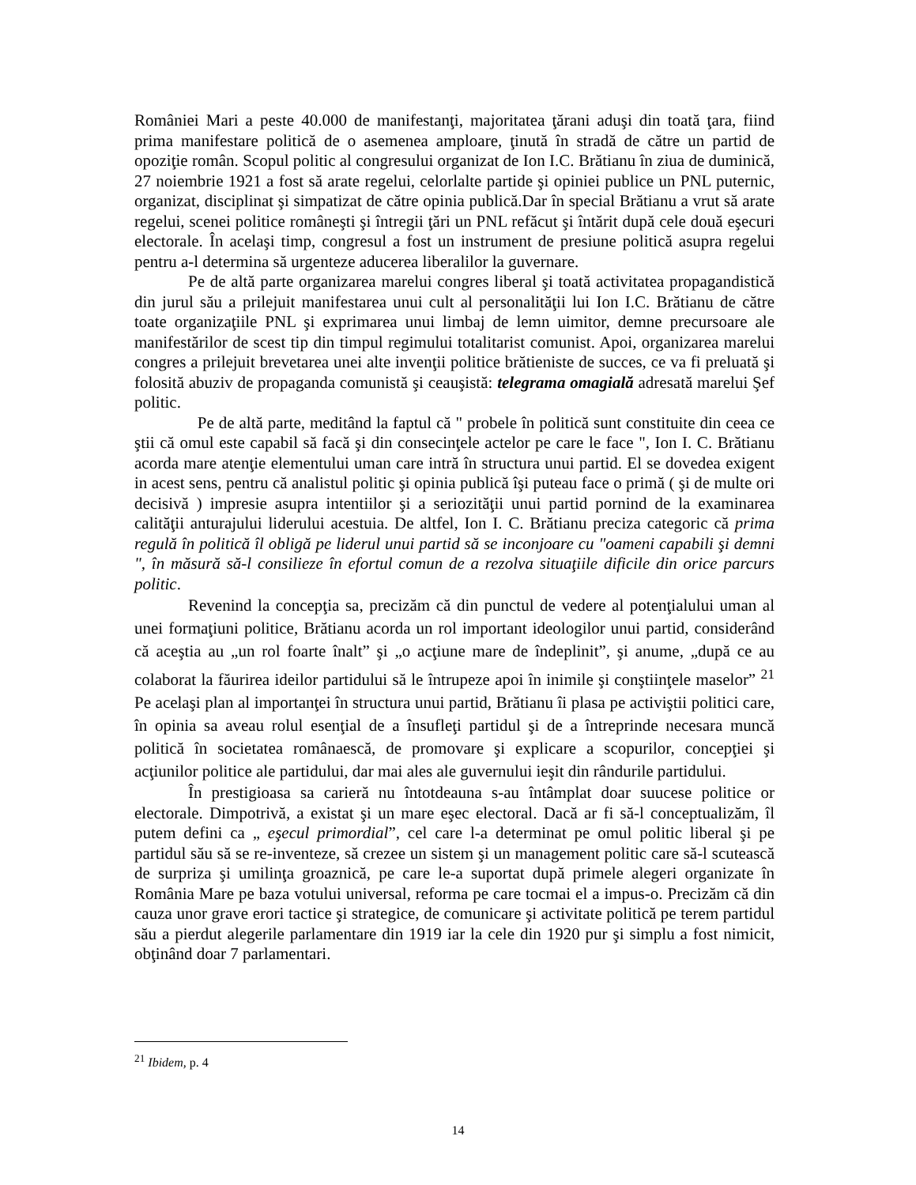României Mari a peste 40.000 de manifestanţi, majoritatea ţărani aduşi din toată ţara, fiind prima manifestare politică de o asemenea amploare, ţinută în stradă de către un partid de opoziţie român. Scopul politic al congresului organizat de Ion I.C. Brătianu în ziua de duminică, 27 noiembrie 1921 a fost să arate regelui, celorlalte partide şi opiniei publice un PNL puternic, organizat, disciplinat şi simpatizat de către opinia publică.Dar în special Brătianu a vrut să arate regelui, scenei politice româneşti şi întregii ţări un PNL refăcut şi întărit după cele două eşecuri electorale. În acelaşi timp, congresul a fost un instrument de presiune politică asupra regelui pentru a-l determina să urgenteze aducerea liberalilor la guvernare.
Pe de altă parte organizarea marelui congres liberal şi toată activitatea propagandistică din jurul său a prilejuit manifestarea unui cult al personalităţii lui Ion I.C. Brătianu de către toate organizaţiile PNL şi exprimarea unui limbaj de lemn uimitor, demne precursoare ale manifestărilor de scest tip din timpul regimului totalitarist comunist. Apoi, organizarea marelui congres a prilejuit brevetarea unei alte invenţii politice brătieniste de succes, ce va fi preluată şi folosită abuziv de propaganda comunistă şi ceauşistă: telegrama omagială adresată marelui Şef politic.
Pe de altă parte, meditând la faptul că " probele în politică sunt constituite din ceea ce ştii că omul este capabil să facă şi din consecinţele actelor pe care le face ", Ion I. C. Brătianu acorda mare atenţie elementului uman care intră în structura unui partid. El se dovedea exigent in acest sens, pentru că analistul politic şi opinia publică îşi puteau face o primă ( şi de multe ori decisivă ) impresie asupra intentiilor şi a seriozităţii unui partid pornind de la examinarea calităţii anturajului liderului acestuia. De altfel, Ion I. C. Brătianu preciza categoric că prima regulă în politică îl obligă pe liderul unui partid să se inconjoare cu "oameni capabili şi demni ", în măsură să-l consilieze în efortul comun de a rezolva situaţiile dificile din orice parcurs politic.
Revenind la concepţia sa, precizăm că din punctul de vedere al potenţialului uman al unei formaţiuni politice, Brătianu acorda un rol important ideologilor unui partid, considerând că aceştia au „un rol foarte înalt” şi „o acţiune mare de îndeplinit”, şi anume, „după ce au colaborat la făurirea ideilor partidului să le întrupeze apoi în inimile şi conştiinţele maselor” <sup>21</sup> Pe acelaşi plan al importanţei în structura unui partid, Brătianu îi plasa pe activiştii politici care, în opinia sa aveau rolul esenţial de a însufleţi partidul şi de a întreprinde necesara muncă politică în societatea românaescă, de promovare şi explicare a scopurilor, concepţiei şi acţiunilor politice ale partidului, dar mai ales ale guvernului ieşit din rândurile partidului.
În prestigioasa sa carieră nu întotdeauna s-au întâmplat doar suucese politice or electorale. Dimpotrivă, a existat şi un mare eşec electoral. Dacă ar fi să-l conceptualizăm, îl putem defini ca „ eşecul primordial”, cel care l-a determinat pe omul politic liberal şi pe partidul său să se re-inventeze, să crezee un sistem şi un management politic care să-l scutească de surpriza şi umilinţa groaznică, pe care le-a suportat după primele alegeri organizate în România Mare pe baza votului universal, reforma pe care tocmai el a impus-o. Precizăm că din cauza unor grave erori tactice şi strategice, de comunicare şi activitate politică pe terem partidul său a pierdut alegerile parlamentare din 1919 iar la cele din 1920 pur şi simplu a fost nimicit, obţinând doar 7 parlamentari.
<sup>21</sup> Ibidem, p. 4
14